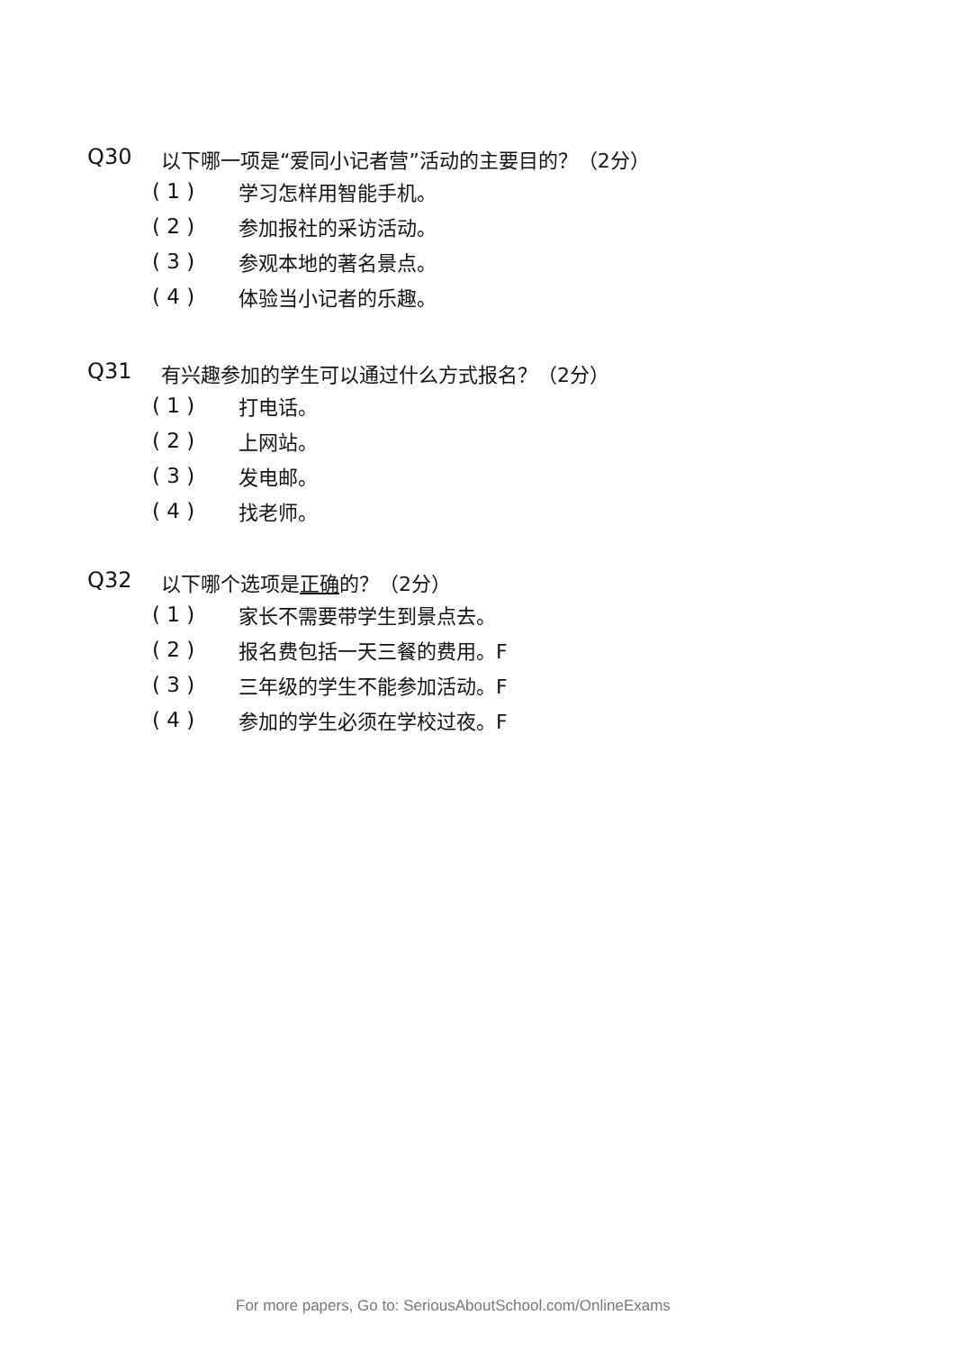Q30 以下哪一项是“爱同小记者营”活动的主要目的？（2分）
( 1 ) 学习怎样用智能手机。
( 2 ) 参加报社的采访活动。
( 3 ) 参观本地的著名景点。
( 4 ) 体验当小记者的乐趣。
Q31 有兴趣参加的学生可以通过什么方式报名？（2分）
( 1 ) 打电话。
( 2 ) 上网站。
( 3 ) 发电邮。
( 4 ) 找老师。
Q32 以下哪个选项是正确的？（2分）
( 1 ) 家长不需要带学生到景点去。
( 2 ) 报名费包括一天三餐的费用。F
( 3 ) 三年级的学生不能参加活动。F
( 4 ) 参加的学生必须在学校过夜。F
For more papers, Go to: SeriousAboutSchool.com/OnlineExams